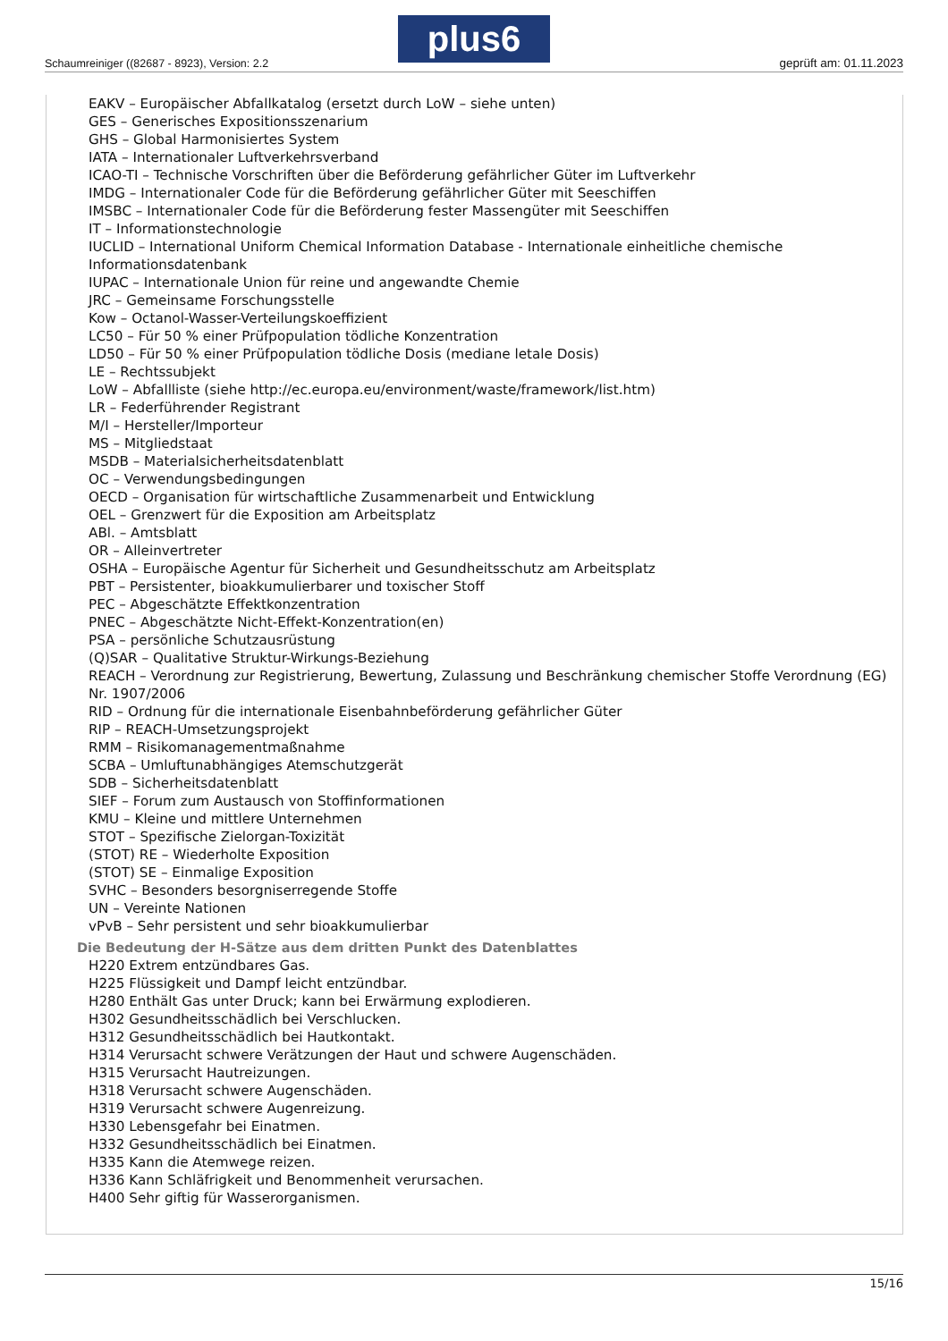Schaumreiniger ((82687 - 8923), Version: 2.2
plus6
geprüft am: 01.11.2023
EAKV – Europäischer Abfallkatalog (ersetzt durch LoW – siehe unten)
GES – Generisches Expositionsszenarium
GHS – Global Harmonisiertes System
IATA – Internationaler Luftverkehrsverband
ICAO-TI – Technische Vorschriften über die Beförderung gefährlicher Güter im Luftverkehr
IMDG – Internationaler Code für die Beförderung gefährlicher Güter mit Seeschiffen
IMSBC – Internationaler Code für die Beförderung fester Massengüter mit Seeschiffen
IT – Informationstechnologie
IUCLID – International Uniform Chemical Information Database - Internationale einheitliche chemische Informationsdatenbank
IUPAC – Internationale Union für reine und angewandte Chemie
JRC – Gemeinsame Forschungsstelle
Kow – Octanol-Wasser-Verteilungskoeffizient
LC50 – Für 50 % einer Prüfpopulation tödliche Konzentration
LD50 – Für 50 % einer Prüfpopulation tödliche Dosis (mediane letale Dosis)
LE – Rechtssubjekt
LoW – Abfallliste (siehe http://ec.europa.eu/environment/waste/framework/list.htm)
LR – Federführender Registrant
M/I – Hersteller/Importeur
MS – Mitgliedstaat
MSDB – Materialsicherheitsdatenblatt
OC – Verwendungsbedingungen
OECD – Organisation für wirtschaftliche Zusammenarbeit und Entwicklung
OEL – Grenzwert für die Exposition am Arbeitsplatz
ABl. – Amtsblatt
OR – Alleinvertreter
OSHA – Europäische Agentur für Sicherheit und Gesundheitsschutz am Arbeitsplatz
PBT – Persistenter, bioakkumulierbarer und toxischer Stoff
PEC – Abgeschätzte Effektkonzentration
PNEC – Abgeschätzte Nicht-Effekt-Konzentration(en)
PSA – persönliche Schutzausrüstung
(Q)SAR – Qualitative Struktur-Wirkungs-Beziehung
REACH – Verordnung zur Registrierung, Bewertung, Zulassung und Beschränkung chemischer Stoffe Verordnung (EG) Nr. 1907/2006
RID – Ordnung für die internationale Eisenbahnbeförderung gefährlicher Güter
RIP – REACH-Umsetzungsprojekt
RMM – Risikomanagementmaßnahme
SCBA – Umluftunabhängiges Atemschutzgerät
SDB – Sicherheitsdatenblatt
SIEF – Forum zum Austausch von Stoffinformationen
KMU – Kleine und mittlere Unternehmen
STOT – Spezifische Zielorgan-Toxizität
(STOT) RE – Wiederholte Exposition
(STOT) SE – Einmalige Exposition
SVHC – Besonders besorgniserregende Stoffe
UN – Vereinte Nationen
vPvB – Sehr persistent und sehr bioakkumulierbar
Die Bedeutung der H-Sätze aus dem dritten Punkt des Datenblattes
H220 Extrem entzündbares Gas.
H225 Flüssigkeit und Dampf leicht entzündbar.
H280 Enthält Gas unter Druck; kann bei Erwärmung explodieren.
H302 Gesundheitsschädlich bei Verschlucken.
H312 Gesundheitsschädlich bei Hautkontakt.
H314 Verursacht schwere Verätzungen der Haut und schwere Augenschäden.
H315 Verursacht Hautreizungen.
H318 Verursacht schwere Augenschäden.
H319 Verursacht schwere Augenreizung.
H330 Lebensgefahr bei Einatmen.
H332 Gesundheitsschädlich bei Einatmen.
H335 Kann die Atemwege reizen.
H336 Kann Schläfrigkeit und Benommenheit verursachen.
H400 Sehr giftig für Wasserorganismen.
15/16